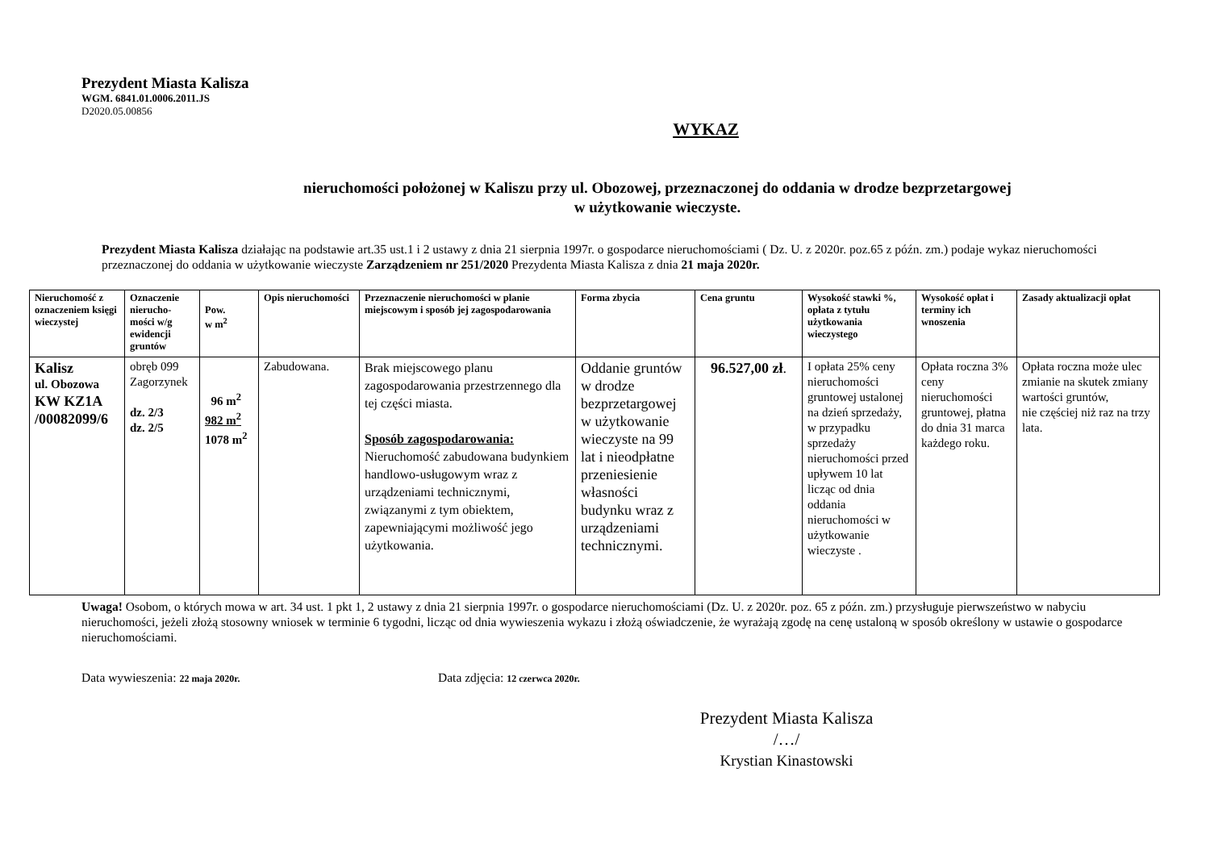Prezydent Miasta Kalisza
WGM. 6841.01.0006.2011.JS
D2020.05.00856
WYKAZ
nieruchomości położonej w Kaliszu przy ul. Obozowej, przeznaczonej do oddania w drodze bezprzetargowej
w użytkowanie wieczyste.
Prezydent Miasta Kalisza działając na podstawie art.35 ust.1 i 2 ustawy z dnia 21 sierpnia 1997r. o gospodarce nieruchomościami ( Dz. U. z 2020r. poz.65 z późn. zm.) podaje wykaz nieruchomości przeznaczonej do oddania w użytkowanie wieczyste Zarządzeniem nr 251/2020 Prezydenta Miasta Kalisza z dnia 21 maja 2020r.
| Nieruchomość z oznaczeniem księgi wieczystej | Oznaczenie nierucho-mości w/g ewidencji gruntów | Pow. w m<sup>2</sup> | Opis nieruchomości | Przeznaczenie nieruchomości w planie miejscowym i sposób jej zagospodarowania | Forma zbycia | Cena gruntu | Wysokość stawki %, opłata z tytułu użytkowania wieczystego | Wysokość opłat i terminy ich wnoszenia | Zasady aktualizacji opłat |
| --- | --- | --- | --- | --- | --- | --- | --- | --- | --- |
| Kalisz ul. Obozowa KW KZ1A /00082099/6 | obręb 099 Zagorzynek dz. 2/3 dz. 2/5 | 96 m<sup>2</sup> 982 m<sup>2</sup> 1078 m<sup>2</sup> | Zabudowana. | Brak miejscowego planu zagospodarowania przestrzennego dla tej części miasta. Sposób zagospodarowania: Nieruchomość zabudowana budynkiem handlowo-usługowym wraz z urządzeniami technicznymi, związanymi z tym obiektem, zapewniającymi możliwość jego użytkowania. | Oddanie gruntów w drodze bezprzetargowej w użytkowanie wieczyste na 99 lat i nieodpłatne przeniesienie własności budynku wraz z urządzeniami technicznymi. | 96.527,00 zł . | I opłata 25% ceny nieruchomości gruntowej ustalonej na dzień sprzedaży, w przypadku sprzedaży nieruchomości przed upływem 10 lat licząc od dnia oddania nieruchomości w użytkowanie wieczyste . | Opłata roczna 3% ceny nieruchomości gruntowej, płatna do dnia 31 marca każdego roku. | Opłata roczna może ulec zmianie na skutek zmiany wartości gruntów, nie częściej niż raz na trzy lata. |
Uwaga! Osobom, o których mowa w art. 34 ust. 1 pkt 1, 2 ustawy z dnia 21 sierpnia 1997r. o gospodarce nieruchomościami (Dz. U. z 2020r. poz. 65 z późn. zm.) przysługuje pierwszeństwo w nabyciu nieruchomości, jeżeli złożą stosowny wniosek w terminie 6 tygodni, licząc od dnia wywieszenia wykazu i złożą oświadczenie, że wyrażają zgodę na cenę ustaloną w sposób określony w ustawie o gospodarce nieruchomościami.
Data wywieszenia: 22 maja 2020r.
Data zdjęcia: 12 czerwca 2020r.
Prezydent Miasta Kalisza
/…/
Krystian Kinastowski